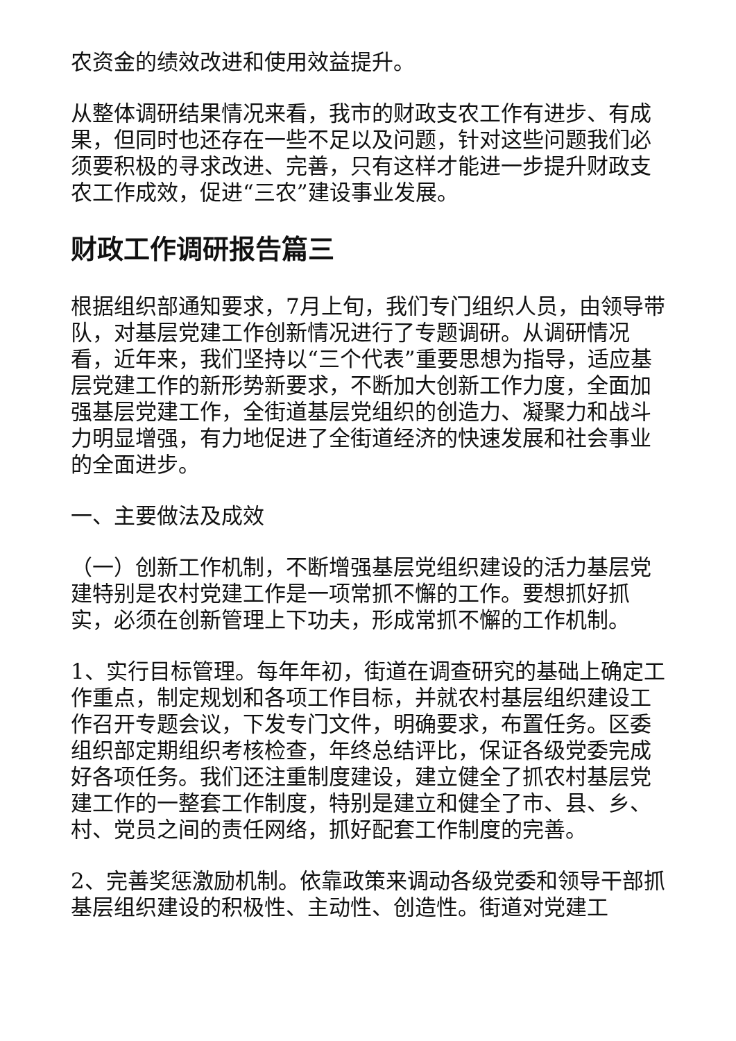农资金的绩效改进和使用效益提升。
从整体调研结果情况来看，我市的财政支农工作有进步、有成果，但同时也还存在一些不足以及问题，针对这些问题我们必须要积极的寻求改进、完善，只有这样才能进一步提升财政支农工作成效，促进“三农”建设事业发展。
财政工作调研报告篇三
根据组织部通知要求，7月上旬，我们专门组织人员，由领导带队，对基层党建工作创新情况进行了专题调研。从调研情况看，近年来，我们坚持以“三个代表”重要思想为指导，适应基层党建工作的新形势新要求，不断加大创新工作力度，全面加强基层党建工作，全街道基层党组织的创造力、凝聚力和战斗力明显增强，有力地促进了全街道经济的快速发展和社会事业的全面进步。
一、主要做法及成效
（一）创新工作机制，不断增强基层党组织建设的活力基层党建特别是农村党建工作是一项常抓不懈的工作。要想抓好抓实，必须在创新管理上下功夫，形成常抓不懈的工作机制。
1、实行目标管理。每年年初，街道在调查研究的基础上确定工作重点，制定规划和各项工作目标，并就农村基层组织建设工作召开专题会议，下发专门文件，明确要求，布置任务。区委组织部定期组织考核检查，年终总结评比，保证各级党委完成好各项任务。我们还注重制度建设，建立健全了抓农村基层党建工作的一整套工作制度，特别是建立和健全了市、县、乡、村、党员之间的责任网络，抓好配套工作制度的完善。
2、完善奖惩激励机制。依靠政策来调动各级党委和领导干部抓基层组织建设的积极性、主动性、创造性。街道对党建工